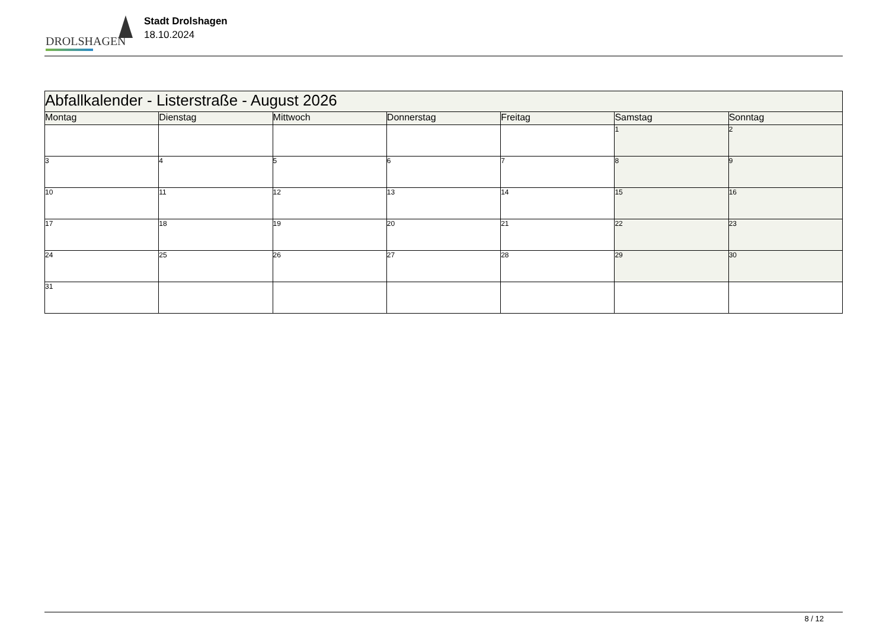DROLSHAGEN
Stadt Drolshagen
18.10.2024
| Abfallkalender - Listerstraße - August 2026 | | | | | | |
| --- | --- | --- | --- | --- | --- | --- |
| Montag | Dienstag | Mittwoch | Donnerstag | Freitag | Samstag | Sonntag |
| | | | | | 1 | 2 |
| 3 | 4 | 5 | 6 | 7 | 8 | 9 |
| 10 | 11 | 12 | 13 | 14 | 15 | 16 |
| 17 | 18 | 19 | 20 | 21 | 22 | 23 |
| 24 | 25 | 26 | 27 | 28 | 29 | 30 |
| 31 | | | | | | |
8 / 12